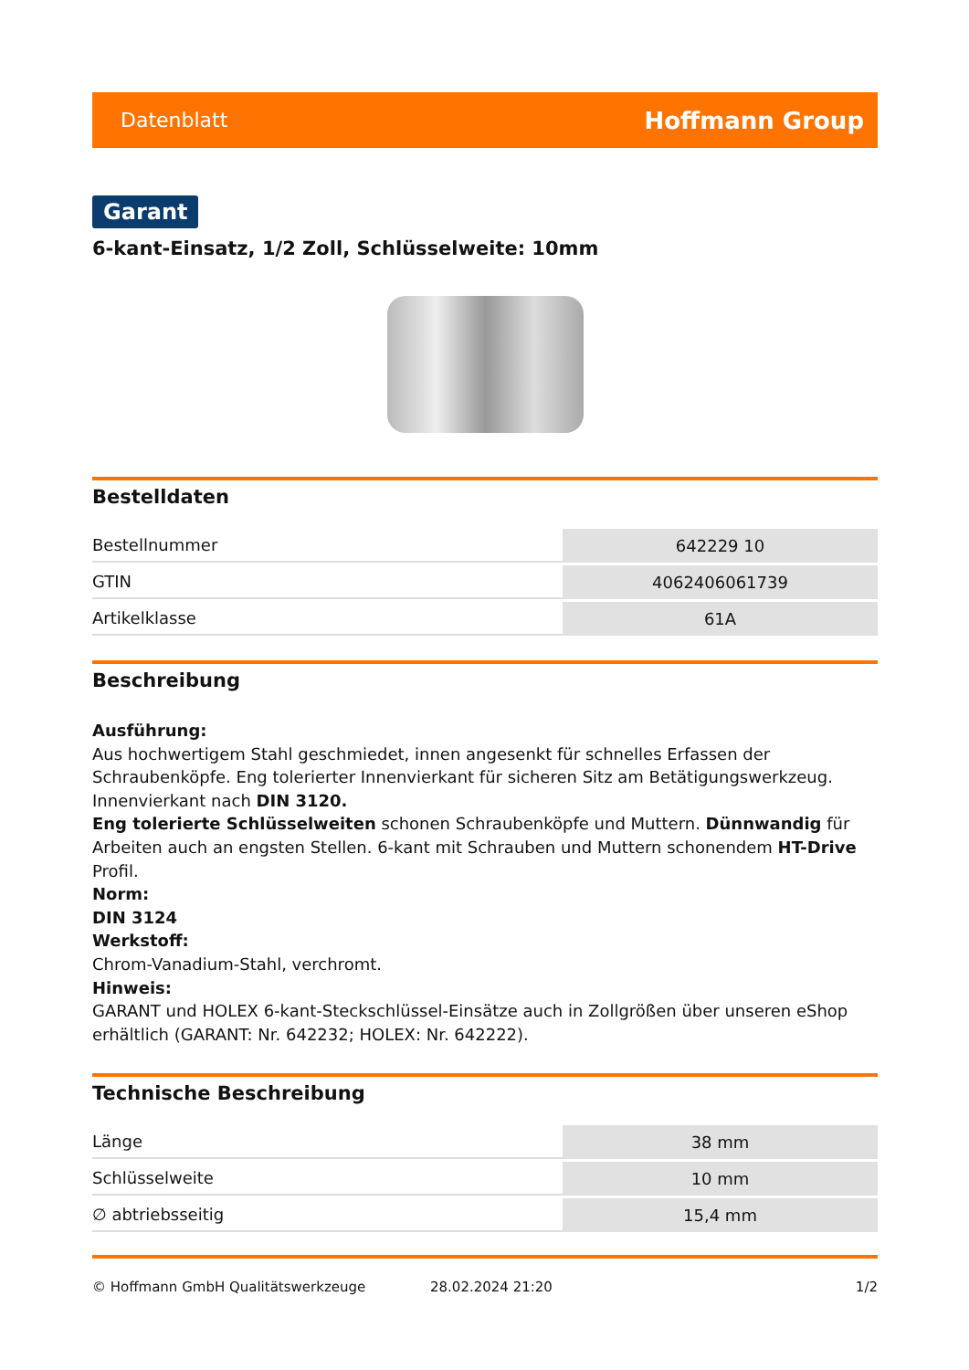Datenblatt Hoffmann Group
Garant
6-kant-Einsatz, 1/2 Zoll, Schlüsselweite: 10mm
Bestelldaten
| Bestellnummer | 642229 10 |
| GTIN | 4062406061739 |
| Artikelklasse | 61A |
Beschreibung
Ausführung:
Aus hochwertigem Stahl geschmiedet, innen angesenkt für schnelles Erfassen der Schraubenköpfe. Eng tolerierter Innenvierkant für sicheren Sitz am Betätigungswerkzeug. Innenvierkant nach DIN 3120.
Eng tolerierte Schlüsselweiten schonen Schraubenköpfe und Muttern. Dünnwandig für Arbeiten auch an engsten Stellen. 6-kant mit Schrauben und Muttern schonendem HT-Drive Profil.
Norm:
DIN 3124
Werkstoff:
Chrom-Vanadium-Stahl, verchromt.
Hinweis:
GARANT und HOLEX 6-kant-Steckschlüssel-Einsätze auch in Zollgrößen über unseren eShop erhältlich (GARANT: Nr. 642232; HOLEX: Nr. 642222).
Technische Beschreibung
| Länge | 38 mm |
| Schlüsselweite | 10 mm |
| ∅ abtriebsseitig | 15,4 mm |
© Hoffmann GmbH Qualitätswerkzeuge 28.02.2024 21:20 1/2